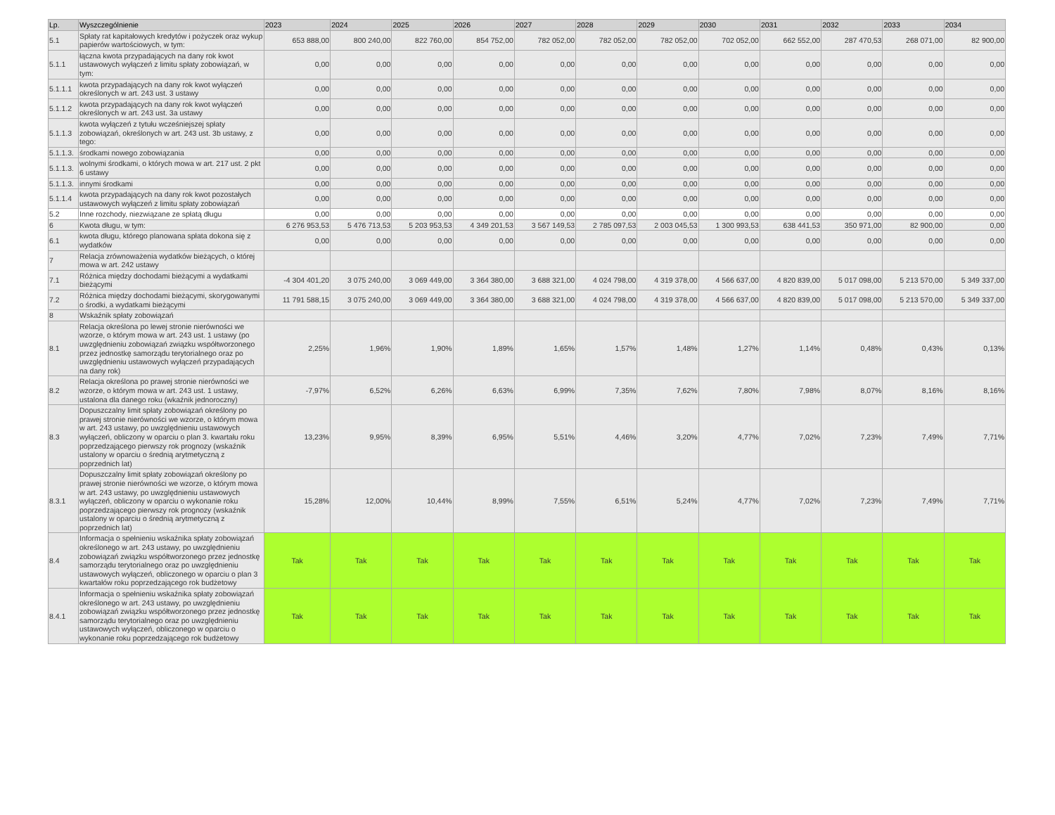| Lp. | Wyszczególnienie | 2023 | 2024 | 2025 | 2026 | 2027 | 2028 | 2029 | 2030 | 2031 | 2032 | 2033 | 2034 |
| --- | --- | --- | --- | --- | --- | --- | --- | --- | --- | --- | --- | --- | --- |
| 5.1 | Spłaty rat kapitałowych kredytów i pożyczek oraz wykup papierów wartościowych, w tym: | 653 888,00 | 800 240,00 | 822 760,00 | 854 752,00 | 782 052,00 | 782 052,00 | 782 052,00 | 702 052,00 | 662 552,00 | 287 470,53 | 268 071,00 | 82 900,00 |
| 5.1.1 | łączna kwota przypadających na dany rok kwot ustawowych wyłączeń z limitu spłaty zobowiązań, w tym: | 0,00 | 0,00 | 0,00 | 0,00 | 0,00 | 0,00 | 0,00 | 0,00 | 0,00 | 0,00 | 0,00 | 0,00 |
| 5.1.1.1 | kwota przypadających na dany rok kwot wyłączeń określonych w art. 243 ust. 3 ustawy | 0,00 | 0,00 | 0,00 | 0,00 | 0,00 | 0,00 | 0,00 | 0,00 | 0,00 | 0,00 | 0,00 | 0,00 |
| 5.1.1.2 | kwota przypadających na dany rok kwot wyłączeń określonych w art. 243 ust. 3a ustawy | 0,00 | 0,00 | 0,00 | 0,00 | 0,00 | 0,00 | 0,00 | 0,00 | 0,00 | 0,00 | 0,00 | 0,00 |
| 5.1.1.3 | kwota wyłączeń z tytułu wcześniejszej spłaty zobowiązań, określonych w art. 243 ust. 3b ustawy, z tego: | 0,00 | 0,00 | 0,00 | 0,00 | 0,00 | 0,00 | 0,00 | 0,00 | 0,00 | 0,00 | 0,00 | 0,00 |
| 5.1.1.3. | środkami nowego zobowiązania | 0,00 | 0,00 | 0,00 | 0,00 | 0,00 | 0,00 | 0,00 | 0,00 | 0,00 | 0,00 | 0,00 | 0,00 |
| 5.1.1.3. | wolnymi środkami, o których mowa w art. 217 ust. 2 pkt 6 ustawy | 0,00 | 0,00 | 0,00 | 0,00 | 0,00 | 0,00 | 0,00 | 0,00 | 0,00 | 0,00 | 0,00 | 0,00 |
| 5.1.1.3. | innymi środkami | 0,00 | 0,00 | 0,00 | 0,00 | 0,00 | 0,00 | 0,00 | 0,00 | 0,00 | 0,00 | 0,00 | 0,00 |
| 5.1.1.4 | kwota przypadających na dany rok kwot pozostałych ustawowych wyłączeń z limitu spłaty zobowiązań | 0,00 | 0,00 | 0,00 | 0,00 | 0,00 | 0,00 | 0,00 | 0,00 | 0,00 | 0,00 | 0,00 | 0,00 |
| 5.2 | Inne rozchody, niezwiązane ze spłatą długu | 0,00 | 0,00 | 0,00 | 0,00 | 0,00 | 0,00 | 0,00 | 0,00 | 0,00 | 0,00 | 0,00 | 0,00 |
| 6 | Kwota długu, w tym: | 6 276 953,53 | 5 476 713,53 | 5 203 953,53 | 4 349 201,53 | 3 567 149,53 | 2 785 097,53 | 2 003 045,53 | 1 300 993,53 | 638 441,53 | 350 971,00 | 82 900,00 | 0,00 |
| 6.1 | kwota długu, którego planowana spłata dokona się z wydatków | 0,00 | 0,00 | 0,00 | 0,00 | 0,00 | 0,00 | 0,00 | 0,00 | 0,00 | 0,00 | 0,00 | 0,00 |
| 7 | Relacja zrównoważenia wydatków bieżących, o której mowa w art. 242 ustawy | | | | | | | | | | | | |
| 7.1 | Różnica między dochodami bieżącymi a wydatkami bieżącymi | -4 304 401,20 | 3 075 240,00 | 3 069 449,00 | 3 364 380,00 | 3 688 321,00 | 4 024 798,00 | 4 319 378,00 | 4 566 637,00 | 4 820 839,00 | 5 017 098,00 | 5 213 570,00 | 5 349 337,00 |
| 7.2 | Różnica między dochodami bieżącymi, skorygowanymi o środki, a wydatkami bieżącymi | 11 791 588,15 | 3 075 240,00 | 3 069 449,00 | 3 364 380,00 | 3 688 321,00 | 4 024 798,00 | 4 319 378,00 | 4 566 637,00 | 4 820 839,00 | 5 017 098,00 | 5 213 570,00 | 5 349 337,00 |
| 8 | Wskaźnik spłaty zobowiązań | | | | | | | | | | | | |
| 8.1 | Relacja określona po lewej stronie nierówności we wzorze, o którym mowa w art. 243 ust. 1 ustawy (po uwzględnieniu zobowiązań związku współtworzonego przez jednostkę samorządu terytorialnego oraz po uwzględnieniu ustawowych wyłączeń przypadających na dany rok) | 2,25% | 1,96% | 1,90% | 1,89% | 1,65% | 1,57% | 1,48% | 1,27% | 1,14% | 0,48% | 0,43% | 0,13% |
| 8.2 | Relacja określona po prawej stronie nierówności we wzorze, o którym mowa w art. 243 ust. 1 ustawy, ustalona dla danego roku (wkaźnik jednoroczny) | -7,97% | 6,52% | 6,26% | 6,63% | 6,99% | 7,35% | 7,62% | 7,80% | 7,98% | 8,07% | 8,16% | 8,16% |
| 8.3 | Dopuszczalny limit spłaty zobowiązań określony po prawej stronie nierówności we wzorze, o którym mowa w art. 243 ustawy, po uwzględnieniu ustawowych wyłączeń, obliczony w oparciu o plan 3. kwartału roku poprzedzającego pierwszy rok prognozy (wskaźnik ustalony w oparciu o średnią arytmetyczną z poprzednich lat) | 13,23% | 9,95% | 8,39% | 6,95% | 5,51% | 4,46% | 3,20% | 4,77% | 7,02% | 7,23% | 7,49% | 7,71% |
| 8.3.1 | Dopuszczalny limit spłaty zobowiązań określony po prawej stronie nierówności we wzorze, o którym mowa w art. 243 ustawy, po uwzględnieniu ustawowych wyłączeń, obliczony w oparciu o wykonanie roku poprzedzającego pierwszy rok prognozy (wskaźnik ustalony w oparciu o średnią arytmetyczną z poprzednich lat) | 15,28% | 12,00% | 10,44% | 8,99% | 7,55% | 6,51% | 5,24% | 4,77% | 7,02% | 7,23% | 7,49% | 7,71% |
| 8.4 | Informacja o spełnieniu wskaźnika spłaty zobowiązań określonego w art. 243 ustawy, po uwzględnieniu zobowiązań związku współtworzonego przez jednostkę samorządu terytorialnego oraz po uwzględnieniu ustawowych wyłączeń, obliczonego w oparciu o plan 3 kwartałów roku poprzedzającego rok budżetowy | Tak | Tak | Tak | Tak | Tak | Tak | Tak | Tak | Tak | Tak | Tak | Tak |
| 8.4.1 | Informacja o spełnieniu wskaźnika spłaty zobowiązań określonego w art. 243 ustawy, po uwzględnieniu zobowiązań związku współtworzonego przez jednostkę samorządu terytorialnego oraz po uwzględnieniu ustawowych wyłączeń, obliczonego w oparciu o wykonanie roku poprzedzającego rok budżetowy | Tak | Tak | Tak | Tak | Tak | Tak | Tak | Tak | Tak | Tak | Tak | Tak |